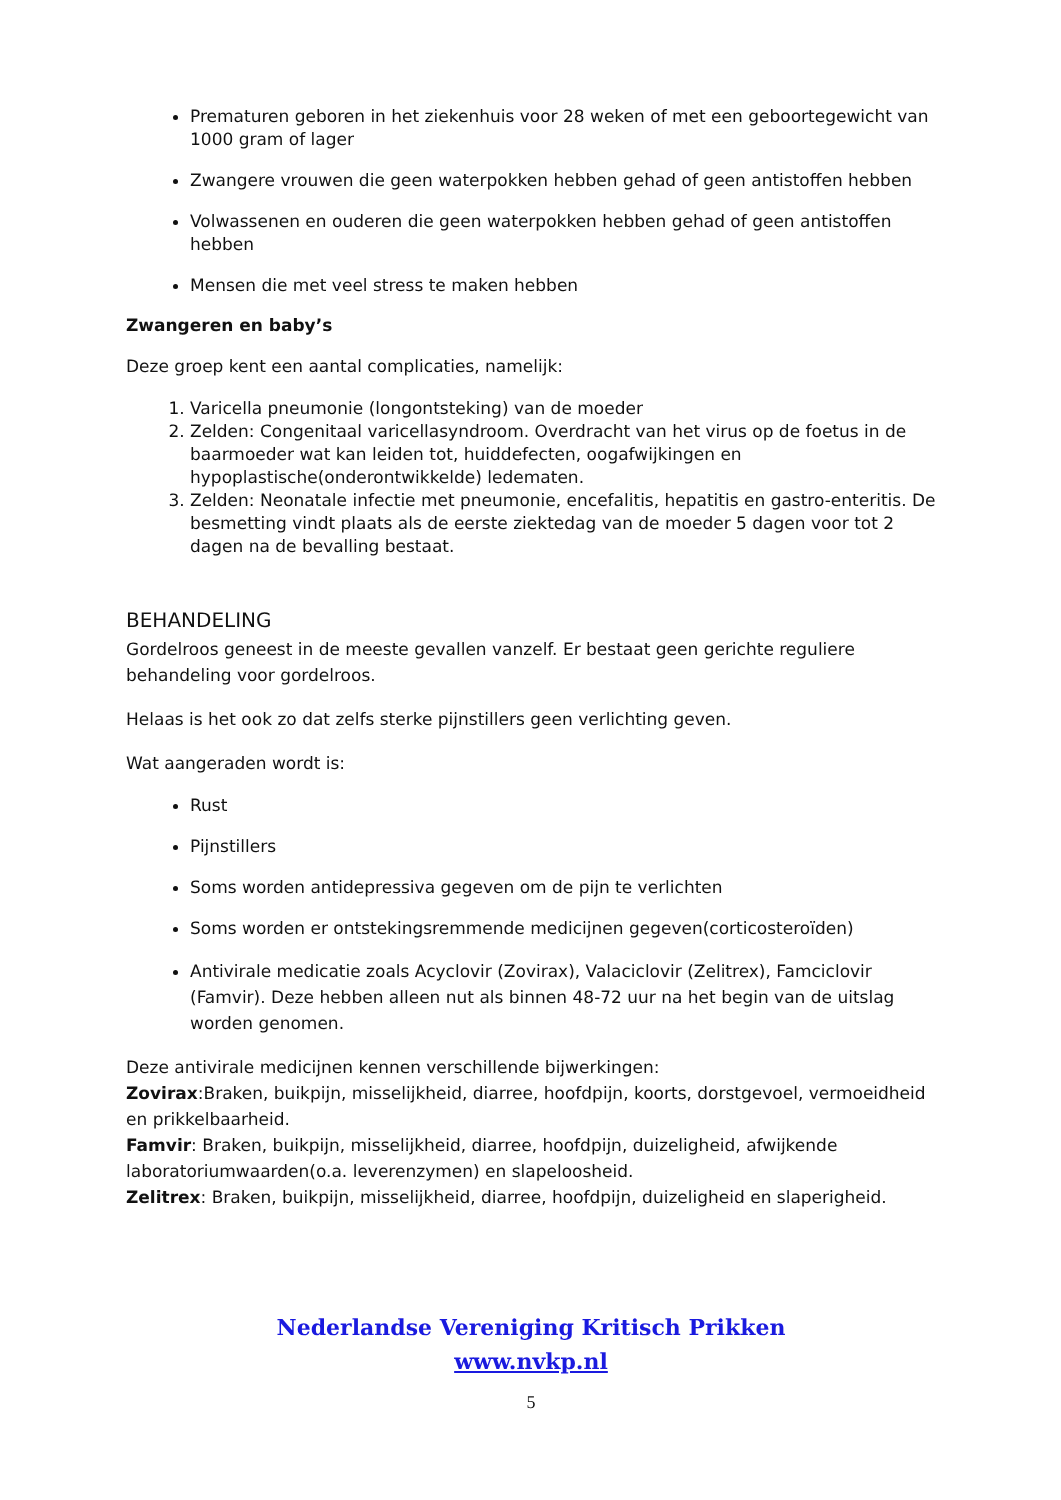Prematuren geboren in het ziekenhuis voor 28 weken of met een geboortegewicht van 1000 gram of lager
Zwangere vrouwen die geen waterpokken hebben gehad of geen antistoffen hebben
Volwassenen en ouderen die geen waterpokken hebben gehad of geen antistoffen hebben
Mensen die met veel stress te maken hebben
Zwangeren en baby’s
Deze groep kent een aantal complicaties, namelijk:
1. Varicella pneumonie (longontsteking) van de moeder
2. Zelden: Congenitaal varicellasyndroom. Overdracht van het virus op de foetus in de baarmoeder wat kan leiden tot, huiddefecten, oogafwijkingen en hypoplastische(onderontwikkelde) ledematen.
3. Zelden: Neonatale infectie met pneumonie, encefalitis, hepatitis en gastro-enteritis. De besmetting vindt plaats als de eerste ziektedag van de moeder 5 dagen voor tot 2 dagen na de bevalling bestaat.
BEHANDELING
Gordelroos geneest in de meeste gevallen vanzelf. Er bestaat geen gerichte reguliere behandeling voor gordelroos.
Helaas is het ook zo dat zelfs sterke pijnstillers geen verlichting geven.
Wat aangeraden wordt is:
Rust
Pijnstillers
Soms worden antidepressiva gegeven om de pijn te verlichten
Soms worden er ontstekingsremmende medicijnen gegeven(corticosteroïden)
Antivirale medicatie zoals Acyclovir (Zovirax), Valaciclovir (Zelitrex), Famciclovir (Famvir). Deze hebben alleen nut als binnen 48-72 uur na het begin van de uitslag worden genomen.
Deze antivirale medicijnen kennen verschillende bijwerkingen:
Zovirax:Braken, buikpijn, misselijkheid, diarree, hoofdpijn, koorts, dorstgevoel, vermoeidheid en prikkelbaarheid.
Famvir: Braken, buikpijn, misselijkheid, diarree, hoofdpijn, duizeligheid, afwijkende laboratoriumwaarden(o.a. leverenzymen) en slapeloosheid.
Zelitrex: Braken, buikpijn, misselijkheid, diarree, hoofdpijn, duizeligheid en slaperigheid.
Nederlandse Vereniging Kritisch Prikken
www.nvkp.nl
5